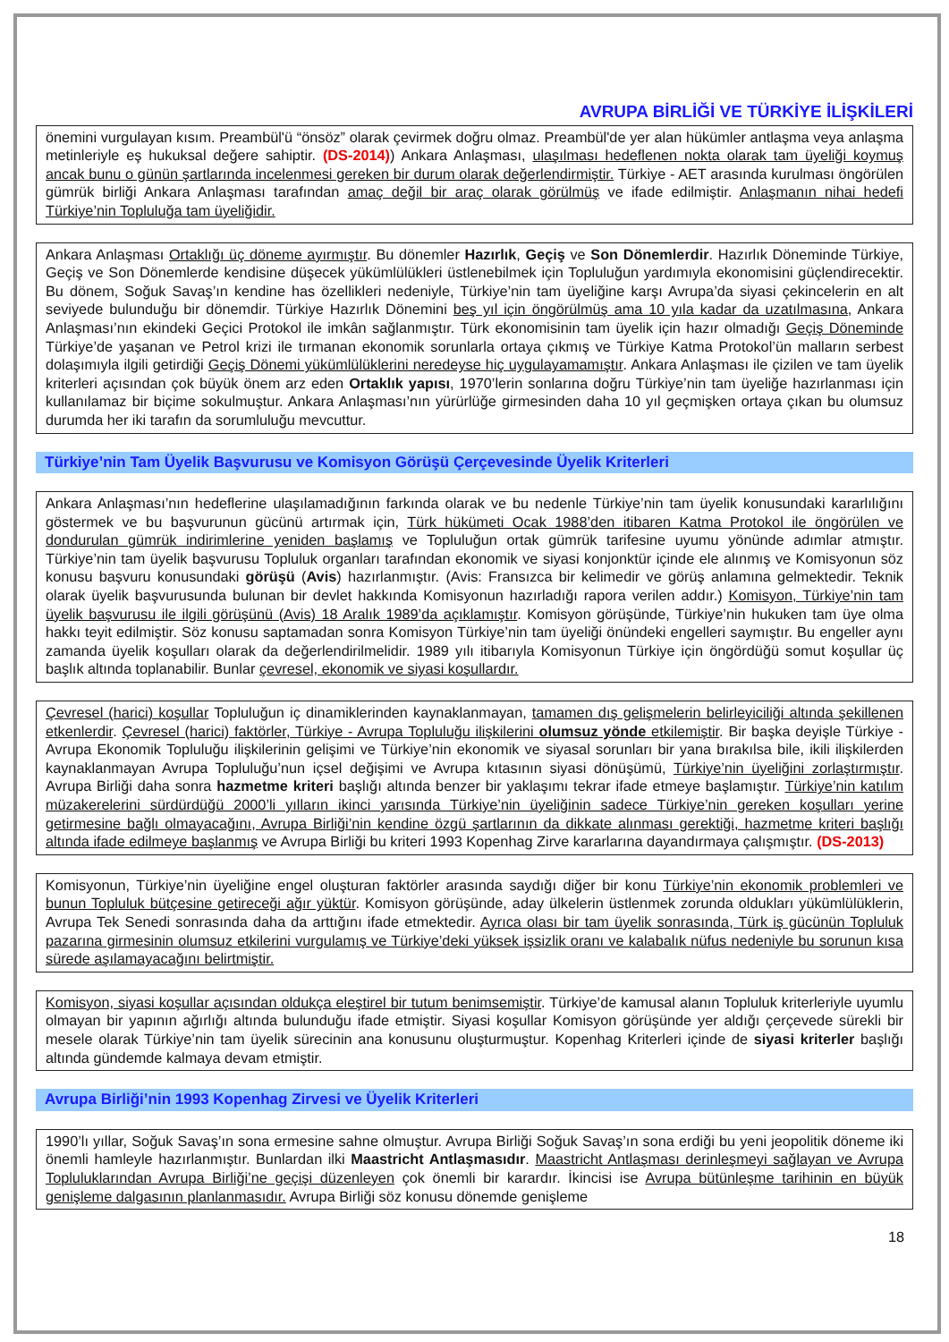AVRUPA BİRLİĞİ VE TÜRKİYE İLİŞKİLERİ
önemini vurgulayan kısım. Preambül'ü “önsöz” olarak çevirmek doğru olmaz. Preambül'de yer alan hükümler antlaşma veya anlaşma metinleriyle eş hukuksal değere sahiptir. (DS-2014)) Ankara Anlaşması, ulaşılması hedeflenen nokta olarak tam üyeliği koymuş ancak bunu o günün şartlarında incelenmesi gereken bir durum olarak değerlendirmiştir. Türkiye - AET arasında kurulması öngörülen gümrük birliği Ankara Anlaşması tarafından amaç değil bir araç olarak görülmüş ve ifade edilmiştir. Anlaşmanın nihai hedefi Türkiye’nin Topluluğa tam üyeliğidir.
Ankara Anlaşması Ortaklığı üç döneme ayırmıştır. Bu dönemler Hazırlık, Geçiş ve Son Dönemlerdir. Hazırlık Döneminde Türkiye, Geçiş ve Son Dönemlerde kendisine düşecek yükümlülükleri üstlenebilmek için Topluluğun yardımıyla ekonomisini güçlendirecektir. Bu dönem, Soğuk Savaş’ın kendine has özellikleri nedeniyle, Türkiye’nin tam üyeliğine karşı Avrupa’da siyasi çekincelerin en alt seviyede bulunduğu bir dönemdir. Türkiye Hazırlık Dönemini beş yıl için öngörülmüş ama 10 yıla kadar da uzatılmasına, Ankara Anlaşması’nın ekindeki Geçici Protokol ile imkân sağlanmıştır. Türk ekonomisinin tam üyelik için hazır olmadığı Geçiş Döneminde Türkiye’de yaşanan ve Petrol krizi ile tırmanan ekonomik sorunlarla ortaya çıkmış ve Türkiye Katma Protokol’ün malların serbest dolaşımıyla ilgili getirdiği Geçiş Dönemi yükümlülüklerini neredeyse hiç uygulayamamıştır. Ankara Anlaşması ile çizilen ve tam üyelik kriterleri açısından çok büyük önem arz eden Ortaklık yapısı, 1970’lerin sonlarına doğru Türkiye’nin tam üyeliğe hazırlanması için kullanılamaz bir biçime sokulmuştur. Ankara Anlaşması’nın yürürlüğe girmesinden daha 10 yıl geçmişken ortaya çıkan bu olumsuz durumda her iki tarafın da sorumluluğu mevcuttur.
Türkiye’nin Tam Üyelik Başvurusu ve Komisyon Görüşü Çerçevesinde Üyelik Kriterleri
Ankara Anlaşması’nın hedeflerine ulaşılamadığının farkında olarak ve bu nedenle Türkiye’nin tam üyelik konusundaki kararlılığını göstermek ve bu başvurunun gücünü artırmak için, Türk hükümeti Ocak 1988’den itibaren Katma Protokol ile öngörülen ve dondurulan gümrük indirimlerine yeniden başlamış ve Topluluğun ortak gümrük tarifesine uyumu yönünde adımlar atmıştır. Türkiye’nin tam üyelik başvurusu Topluluk organları tarafından ekonomik ve siyasi konjonktür içinde ele alınmış ve Komisyonun söz konusu başvuru konusundaki görüşü (Avis) hazırlanmıştır. (Avis: Fransızca bir kelimedir ve görüş anlamına gelmektedir. Teknik olarak üyelik başvurusunda bulunan bir devlet hakkında Komisyonun hazırladığı rapora verilen addır.) Komisyon, Türkiye’nin tam üyelik başvurusu ile ilgili görüşünü (Avis) 18 Aralık 1989’da açıklamıştır. Komisyon görüşünde, Türkiye’nin hukuken tam üye olma hakkı teyit edilmiştir. Söz konusu saptamadan sonra Komisyon Türkiye’nin tam üyeliği önündeki engelleri saymıştır. Bu engeller aynı zamanda üyelik koşulları olarak da değerlendirilmelidir. 1989 yılı itibarıyla Komisyonun Türkiye için öngördüğü somut koşullar üç başlık altında toplanabilir. Bunlar çevresel, ekonomik ve siyasi koşullardır.
Çevresel (harici) koşullar Topluluğun iç dinamiklerinden kaynaklanmayan, tamamen dış gelişmelerin belirleyiciliği altında şekillenen etkenlerdir. Çevresel (harici) faktörler, Türkiye - Avrupa Topluluğu ilişkilerini olumsuz yönde etkilemiştir. Bir başka deyişle Türkiye - Avrupa Ekonomik Topluluğu ilişkilerinin gelişimi ve Türkiye’nin ekonomik ve siyasal sorunları bir yana bırakılsa bile, ikili ilişkilerden kaynaklanmayan Avrupa Topluluğu’nun içsel değişimi ve Avrupa kıtasının siyasi dönüşümü, Türkiye’nin üyeliğini zorlaştırmıştır. Avrupa Birliği daha sonra hazmetme kriteri başlığı altında benzer bir yaklaşımı tekrar ifade etmeye başlamıştır. Türkiye’nin katılım müzakerelerini sürdürdüğü 2000’li yılların ikinci yarısında Türkiye’nin üyeliğinin sadece Türkiye’nin gereken koşulları yerine getirmesine bağlı olmayacağını, Avrupa Birliği’nin kendine özgü şartlarının da dikkate alınması gerektiği, hazmetme kriteri başlığı altında ifade edilmeye başlanmış ve Avrupa Birliği bu kriteri 1993 Kopenhag Zirve kararlarına dayandırmaya çalışmıştır. (DS-2013)
Komisyonun, Türkiye’nin üyeliğine engel oluşturan faktörler arasında saydığı diğer bir konu Türkiye’nin ekonomik problemleri ve bunun Topluluk bütçesine getireceği ağır yüktür. Komisyon görüşünde, aday ülkelerin üstlenmek zorunda oldukları yükümlülüklerin, Avrupa Tek Senedi sonrasında daha da arttığını ifade etmektedir. Ayrıca olası bir tam üyelik sonrasında, Türk iş gücünün Topluluk pazarına girmesinin olumsuz etkilerini vurgulamış ve Türkiye’deki yüksek işsizlik oranı ve kalabalık nüfus nedeniyle bu sorunun kısa sürede aşılamayacağını belirtmiştir.
Komisyon, siyasi koşullar açısından oldukça eleştirel bir tutum benimsemiştir. Türkiye’de kamusal alanın Topluluk kriterleriyle uyumlu olmayan bir yapının ağırlığı altında bulunduğu ifade etmiştir. Siyasi koşullar Komisyon görüşünde yer aldığı çerçevede sürekli bir mesele olarak Türkiye’nin tam üyelik sürecinin ana konusunu oluşturmuştur. Kopenhag Kriterleri içinde de siyasi kriterler başlığı altında gündemde kalmaya devam etmiştir.
Avrupa Birliği’nin 1993 Kopenhag Zirvesi ve Üyelik Kriterleri
1990’lı yıllar, Soğuk Savaş’ın sona ermesine sahne olmuştur. Avrupa Birliği Soğuk Savaş’ın sona erdiği bu yeni jeopolitik döneme iki önemli hamleyle hazırlanmıştır. Bunlardan ilki Maastricht Antlaşmasıdır. Maastricht Antlaşması derinleşmeyi sağlayan ve Avrupa Topluluklarından Avrupa Birliği’ne geçişi düzenleyen çok önemli bir karardır. İkincisi ise Avrupa bütünleşme tarihinin en büyük genişleme dalgasının planlanmasıdır. Avrupa Birliği söz konusu dönemde genişleme
18